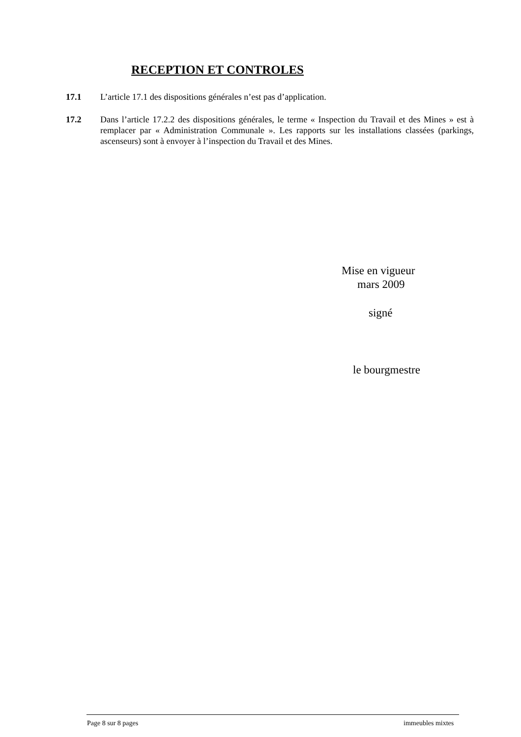RECEPTION ET CONTROLES
17.1 L’article 17.1 des dispositions générales n’est pas d’application.
17.2 Dans l’article 17.2.2 des dispositions générales, le terme « Inspection du Travail et des Mines » est à remplacer par « Administration Communale ». Les rapports sur les installations classées (parkings, ascenseurs) sont à envoyer à l’inspection du Travail et des Mines.
Mise en vigueur
mars 2009
signé
le bourgmestre
Page 8 sur 8 pages immeubles mixtes